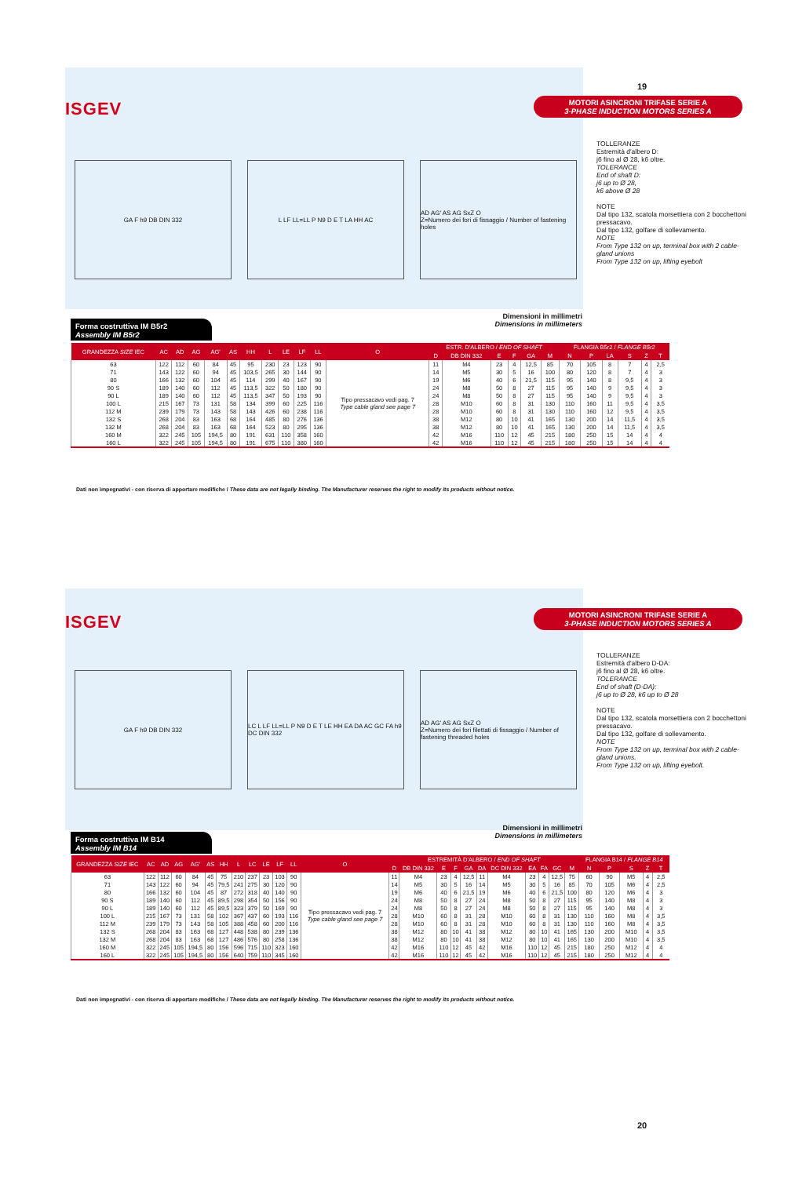19
ISGEV
MOTORI ASINCRONI TRIFASE SERIE A
3-PHASE INDUCTION MOTORS SERIES A
GA F h9 DB DIN 332 L LF LL=LL P N9 D E T LA HH AC
AD AG' AS AG SxZ O
Z=Numero dei fori di fissaggio / Number of fastening holes
TOLLERANZE
Estremità d'albero D:
j6 fino al Ø 28, k6 oltre.
TOLERANCE
End of shaft D:
j6 up to Ø 28,
k6 above Ø 28
NOTE
Dal tipo 132, scatola morsettiera con 2 bocchettoni pressacavo.
Dal tipo 132, golfare di sollevamento.
NOTE
From Type 132 on up, terminal box with 2 cable-gland unions
From Type 132 on up, lifting eyebolt
Dimensioni in millimetri
Dimensions in millimeters
Forma costruttiva IM B5r2
Assembly IM B5r2
| GRANDEZZA SIZE IEC | AC | AD | AG | AG' | AS | HH | L | LE | LF | LL | O | ESTR. D'ALBERO / END OF SHAFT | | | | | | FLANGIA B5r2 / FLANGE B5r2 | | | | | |
| --- | --- | --- | --- | --- | --- | --- | --- | --- | --- | --- | --- | --- | --- | --- | --- | --- | --- | --- | --- | --- | --- | --- | --- |
| | | | | | | | | | | | | D | DB DIN 332 | E | F | GA | M | N | P | LA | S | Z | T |
| 63 | 122 | 112 | 60 | 84 | 45 | 95 | 230 | 23 | 123 | 90 | Tipo pressacavo vedi pag. 7 Type cable gland see page 7 | 11 | M4 | 23 | 4 | 12,5 | 85 | 70 | 105 | 8 | 7 | 4 | 2,5 |
| 71 | 143 | 122 | 60 | 94 | 45 | 103,5 | 265 | 30 | 144 | 90 | | 14 | M5 | 30 | 5 | 16 | 100 | 80 | 120 | 8 | 7 | 4 | 3 |
| 80 | 166 | 132 | 60 | 104 | 45 | 114 | 299 | 40 | 167 | 90 | | 19 | M6 | 40 | 6 | 21,5 | 115 | 95 | 140 | 8 | 9,5 | 4 | 3 |
| 90 S | 189 | 140 | 60 | 112 | 45 | 113,5 | 322 | 50 | 180 | 90 | | 24 | M8 | 50 | 8 | 27 | 115 | 95 | 140 | 9 | 9,5 | 4 | 3 |
| 90 L | 189 | 140 | 60 | 112 | 45 | 113,5 | 347 | 50 | 193 | 90 | | 24 | M8 | 50 | 8 | 27 | 115 | 95 | 140 | 9 | 9,5 | 4 | 3 |
| 100 L | 215 | 167 | 73 | 131 | 58 | 134 | 399 | 60 | 225 | 116 | | 28 | M10 | 60 | 8 | 31 | 130 | 110 | 160 | 11 | 9,5 | 4 | 3,5 |
| 112 M | 239 | 179 | 73 | 143 | 58 | 143 | 426 | 60 | 238 | 116 | | 28 | M10 | 60 | 8 | 31 | 130 | 110 | 160 | 12 | 9,5 | 4 | 3,5 |
| 132 S | 268 | 204 | 83 | 163 | 68 | 164 | 485 | 80 | 276 | 136 | | 38 | M12 | 80 | 10 | 41 | 165 | 130 | 200 | 14 | 11,5 | 4 | 3,5 |
| 132 M | 268 | 204 | 83 | 163 | 68 | 164 | 523 | 80 | 295 | 136 | | 38 | M12 | 80 | 10 | 41 | 165 | 130 | 200 | 14 | 11,5 | 4 | 3,5 |
| 160 M | 322 | 245 | 105 | 194,5 | 80 | 191 | 631 | 110 | 358 | 160 | | 42 | M16 | 110 | 12 | 45 | 215 | 180 | 250 | 15 | 14 | 4 | 4 |
| 160 L | 322 | 245 | 105 | 194,5 | 80 | 191 | 675 | 110 | 380 | 160 | | 42 | M16 | 110 | 12 | 45 | 215 | 180 | 250 | 15 | 14 | 4 | 4 |
Dati non impegnativi - con riserva di apportare modifiche / These data are not legally binding. The Manufacturer reserves the right to modify its products without notice.
ISGEV
MOTORI ASINCRONI TRIFASE SERIE A
3-PHASE INDUCTION MOTORS SERIES A
GA F h9 DB DIN 332
LC L LF LL=LL P N9 D E T LE HH EA DA AC GC FA h9 DC DIN 332
AD AG' AS AG SxZ O
Z=Numero dei fori filettati di fissaggio / Number of fastening threaded holes
TOLLERANZE
Estremità d'albero D-DA:
j6 fino al Ø 28, k6 oltre.
TOLERANCE
End of shaft (D-DA):
j6 up to Ø 28, k6 up to Ø 28
NOTE
Dal tipo 132, scatola morsettiera con 2 bocchettoni pressacavo.
Dal tipo 132, golfare di sollevamento.
NOTE
From Type 132 on up, terminal box with 2 cable-gland unions.
From Type 132 on up, lifting eyebolt.
Dimensioni in millimetri
Dimensions in millimeters
Forma costruttiva IM B14
Assembly IM B14
| GRANDEZZA SIZE IEC | AC | AD | AG | AG' | AS | HH | L | LC | LE | LF | LL | O | ESTREMITÀ D'ALBERO / END OF SHAFT | | | | | | | | | | | FLANGIA B14 / FLANGE B14 | | | | |
| --- | --- | --- | --- | --- | --- | --- | --- | --- | --- | --- | --- | --- | --- | --- | --- | --- | --- | --- | --- | --- | --- | --- | --- | --- | --- | --- | --- | --- |
| | | | | | | | | | | | | | D | DB DIN 332 | E | F | GA | DA | DC DIN 332 | EA | FA | GC | M | N | P | S | Z | T |
| 63 | 122 | 112 | 60 | 84 | 45 | 75 | 210 | 237 | 23 | 103 | 90 | Tipo pressacavo vedi pag. 7 Type cable gland see page 7 | 11 | M4 | 23 | 4 | 12,5 | 11 | M4 | 23 | 4 | 12,5 | 75 | 60 | 90 | M5 | 4 | 2,5 |
| 71 | 143 | 122 | 60 | 94 | 45 | 79,5 | 241 | 275 | 30 | 120 | 90 | | 14 | M5 | 30 | 5 | 16 | 14 | M5 | 30 | 5 | 16 | 85 | 70 | 105 | M6 | 4 | 2,5 |
| 80 | 166 | 132 | 60 | 104 | 45 | 87 | 272 | 318 | 40 | 140 | 90 | | 19 | M6 | 40 | 6 | 21,5 | 19 | M6 | 40 | 6 | 21,5 | 100 | 80 | 120 | M6 | 4 | 3 |
| 90 S | 189 | 140 | 60 | 112 | 45 | 89,5 | 298 | 354 | 50 | 156 | 90 | | 24 | M8 | 50 | 8 | 27 | 24 | M8 | 50 | 8 | 27 | 115 | 95 | 140 | M8 | 4 | 3 |
| 90 L | 189 | 140 | 60 | 112 | 45 | 89,5 | 323 | 379 | 50 | 169 | 90 | | 24 | M8 | 50 | 8 | 27 | 24 | M8 | 50 | 8 | 27 | 115 | 95 | 140 | M8 | 4 | 3 |
| 100 L | 215 | 167 | 73 | 131 | 58 | 102 | 367 | 437 | 60 | 193 | 116 | | 28 | M10 | 60 | 8 | 31 | 28 | M10 | 60 | 8 | 31 | 130 | 110 | 160 | M8 | 4 | 3,5 |
| 112 M | 239 | 179 | 73 | 143 | 58 | 105 | 388 | 458 | 60 | 200 | 116 | | 28 | M10 | 60 | 8 | 31 | 28 | M10 | 60 | 8 | 31 | 130 | 110 | 160 | M8 | 4 | 3,5 |
| 132 S | 268 | 204 | 83 | 163 | 68 | 127 | 448 | 538 | 80 | 239 | 136 | | 38 | M12 | 80 | 10 | 41 | 38 | M12 | 80 | 10 | 41 | 165 | 130 | 200 | M10 | 4 | 3,5 |
| 132 M | 268 | 204 | 83 | 163 | 68 | 127 | 486 | 576 | 80 | 258 | 136 | | 38 | M12 | 80 | 10 | 41 | 38 | M12 | 80 | 10 | 41 | 165 | 130 | 200 | M10 | 4 | 3,5 |
| 160 M | 322 | 245 | 105 | 194,5 | 80 | 156 | 596 | 715 | 110 | 323 | 160 | | 42 | M16 | 110 | 12 | 45 | 42 | M16 | 110 | 12 | 45 | 215 | 180 | 250 | M12 | 4 | 4 |
| 160 L | 322 | 245 | 105 | 194,5 | 80 | 156 | 640 | 759 | 110 | 345 | 160 | | 42 | M16 | 110 | 12 | 45 | 42 | M16 | 110 | 12 | 45 | 215 | 180 | 250 | M12 | 4 | 4 |
Dati non impegnativi - con riserva di apportare modifiche / These data are not legally binding. The Manufacturer reserves the right to modify its products without notice.
20